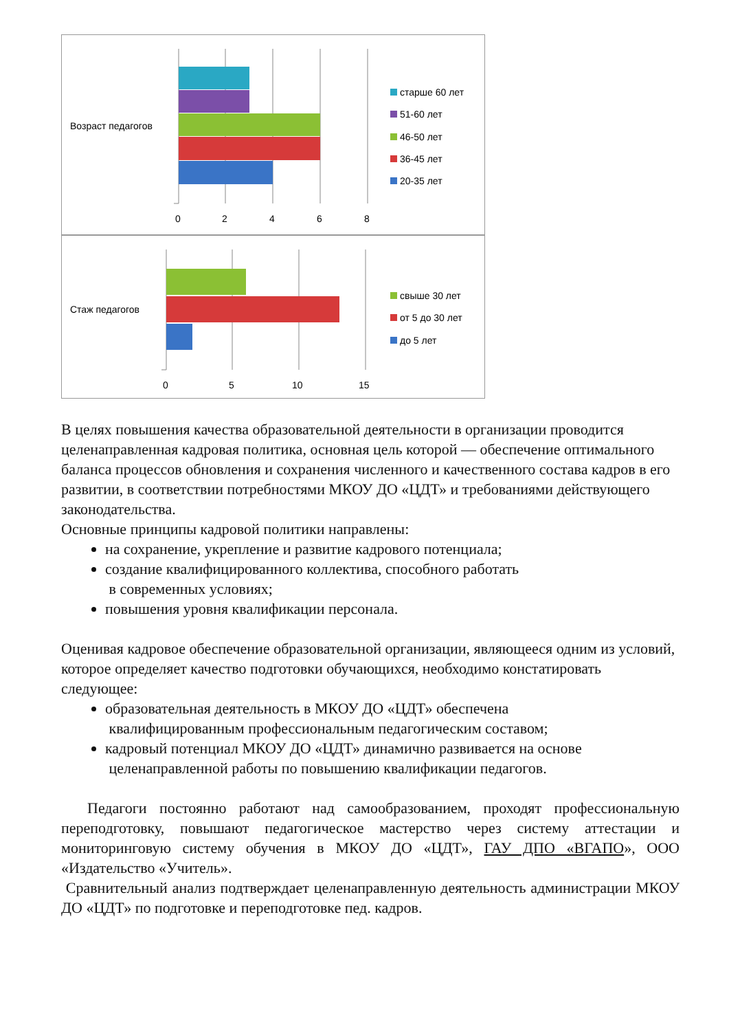Возраст педагогов
0
2
4
6
8
старше 60 лет
51-60 лет
46-50 лет
36-45 лет
20-35 лет
Стаж педагогов
0
5
10
15
свыше 30 лет
от 5 до 30 лет
до 5 лет
В целях повышения качества образовательной деятельности в организации проводится целенаправленная кадровая политика, основная цель которой — обеспечение оптимального баланса процессов обновления и сохранения численного и качественного состава кадров в его развитии, в соответствии потребностями МКОУ ДО «ЦДТ» и требованиями действующего законодательства.
Основные принципы кадровой политики направлены:
на сохранение, укрепление и развитие кадрового потенциала;
создание квалифицированного коллектива, способного работать
в современных условиях;
повышения уровня квалификации персонала.
Оценивая кадровое обеспечение образовательной организации, являющееся одним из условий, которое определяет качество подготовки обучающихся, необходимо констатировать следующее:
образовательная деятельность в МКОУ ДО «ЦДТ» обеспечена
квалифицированным профессиональным педагогическим составом;
кадровый потенциал МКОУ ДО «ЦДТ» динамично развивается на основе
целенаправленной работы по повышению квалификации педагогов.
Педагоги постоянно работают над самообразованием, проходят профессиональную переподготовку, повышают педагогическое мастерство через систему аттестации и мониторинговую систему обучения в МКОУ ДО «ЦДТ», ГАУ ДПО «ВГАПО», ООО «Издательство «Учитель».
Сравнительный анализ подтверждает целенаправленную деятельность администрации МКОУ ДО «ЦДТ» по подготовке и переподготовке пед. кадров.